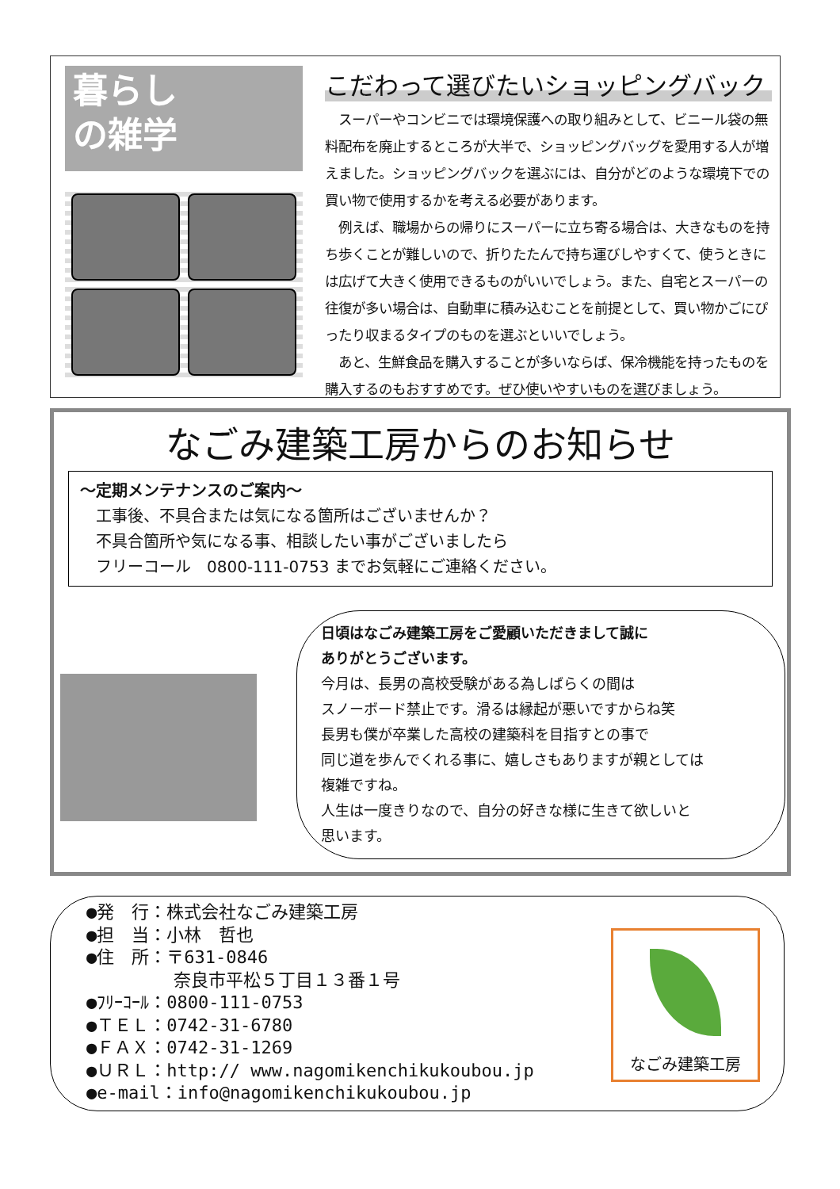暮らし
の雑学
こだわって選びたいショッピングバック
　スーパーやコンビニでは環境保護への取り組みとして、ビニール袋の無料配布を廃止するところが大半で、ショッピングバッグを愛用する人が増えました。ショッピングバックを選ぶには、自分がどのような環境下での買い物で使用するかを考える必要があります。
　例えば、職場からの帰りにスーパーに立ち寄る場合は、大きなものを持ち歩くことが難しいので、折りたたんで持ち運びしやすくて、使うときには広げて大きく使用できるものがいいでしょう。また、自宅とスーパーの往復が多い場合は、自動車に積み込むことを前提として、買い物かごにぴったり収まるタイプのものを選ぶといいでしょう。
　あと、生鮮食品を購入することが多いならば、保冷機能を持ったものを購入するのもおすすめです。ぜひ使いやすいものを選びましょう。
なごみ建築工房からのお知らせ
～定期メンテナンスのご案内～
　工事後、不具合または気になる箇所はございませんか？
　不具合箇所や気になる事、相談したい事がございましたら
　フリーコール　0800-111-0753 までお気軽にご連絡ください。
日頃はなごみ建築工房をご愛顧いただきまして誠に
ありがとうございます。
今月は、長男の高校受験がある為しばらくの間は
スノーボード禁止です。滑るは縁起が悪いですからね笑
長男も僕が卒業した高校の建築科を目指すとの事で
同じ道を歩んでくれる事に、嬉しさもありますが親としては
複雑ですね。
人生は一度きりなので、自分の好きな様に生きて欲しいと
思います。
●発　行：株式会社なごみ建築工房
●担　当：小林　哲也
●住　所：〒631-0846
　　　　　奈良市平松５丁目１３番１号
●ﾌﾘｰｺｰﾙ：0800-111-0753
●ＴＥＬ：0742-31-6780
●ＦＡＸ：0742-31-1269
●ＵＲＬ：http:// www.nagomikenchikukoubou.jp
●e-mail：info@nagomikenchikukoubou.jp
なごみ建築工房